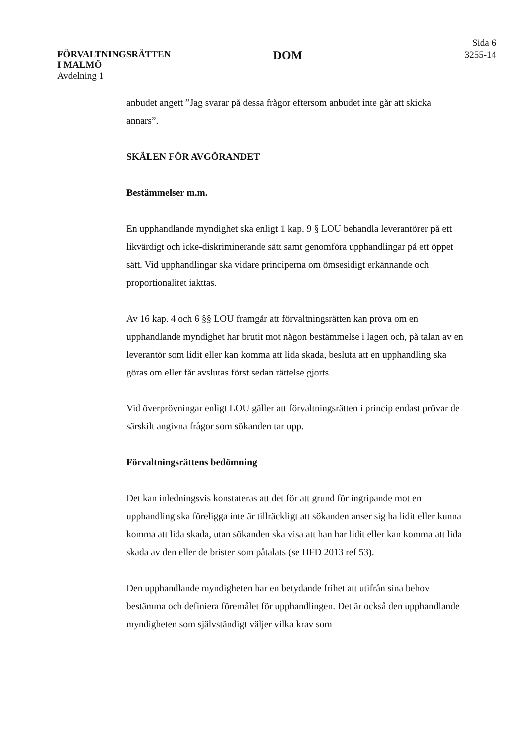FÖRVALTNINGSRÄTTEN
I MALMÖ
DOM
Sida 6
3255-14
Avdelning 1
anbudet angett ”Jag svarar på dessa frågor eftersom anbudet inte går att skicka annars”.
SKÄLEN FÖR AVGÖRANDET
Bestämmelser m.m.
En upphandlande myndighet ska enligt 1 kap. 9 § LOU behandla leverantörer på ett likvärdigt och icke-diskriminerande sätt samt genomföra upphandlingar på ett öppet sätt. Vid upphandlingar ska vidare principerna om ömsesidigt erkännande och proportionalitet iakttas.
Av 16 kap. 4 och 6 §§ LOU framgår att förvaltningsrätten kan pröva om en upphandlande myndighet har brutit mot någon bestämmelse i lagen och, på talan av en leverantör som lidit eller kan komma att lida skada, besluta att en upphandling ska göras om eller får avslutas först sedan rättelse gjorts.
Vid överprövningar enligt LOU gäller att förvaltningsrätten i princip endast prövar de särskilt angivna frågor som sökanden tar upp.
Förvaltningsrättens bedömning
Det kan inledningsvis konstateras att det för att grund för ingripande mot en upphandling ska föreligga inte är tillräckligt att sökanden anser sig ha lidit eller kunna komma att lida skada, utan sökanden ska visa att han har lidit eller kan komma att lida skada av den eller de brister som påtalats (se HFD 2013 ref 53).
Den upphandlande myndigheten har en betydande frihet att utifrån sina behov bestämma och definiera föremålet för upphandlingen. Det är också den upphandlande myndigheten som självständigt väljer vilka krav som